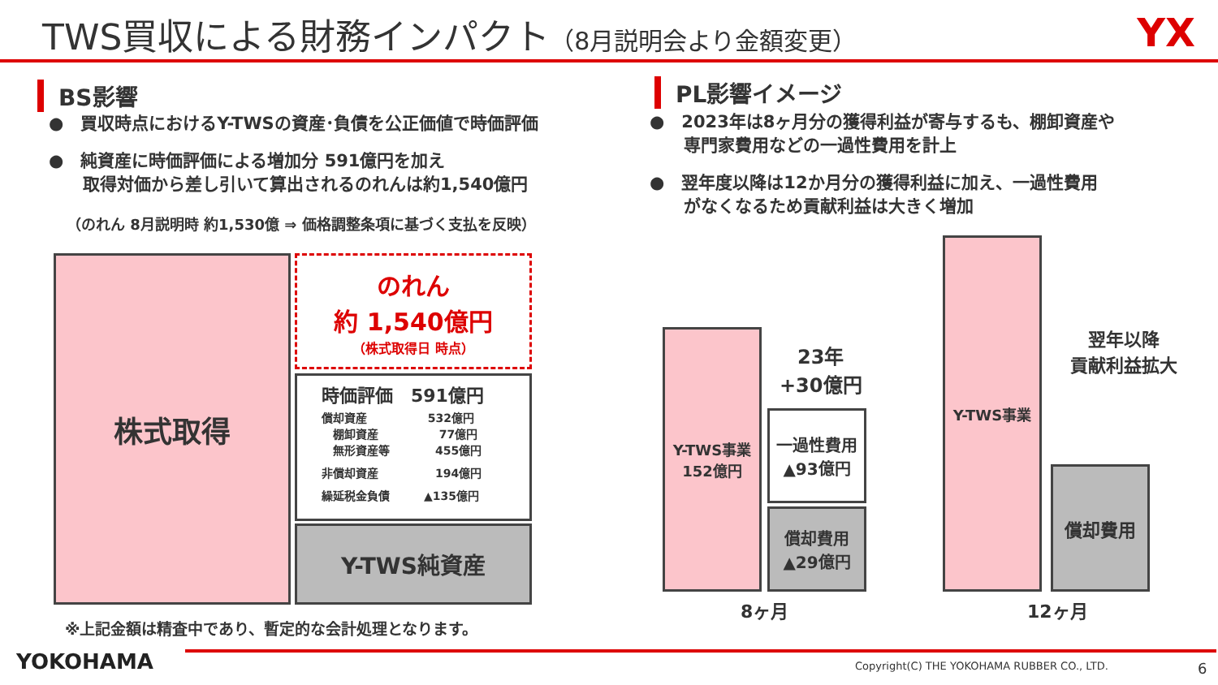TWS買収による財務インパクト（8月説明会より金額変更） YX
BS影響
●　買収時点におけるY-TWSの資産･負債を公正価値で時価評価
●　純資産に時価評価による増加分 591億円を加え
　　取得対価から差し引いて算出されるのれんは約1,540億円
（のれん 8月説明時 約1,530億 ⇒ 価格調整条項に基づく支払を反映）
株式取得
のれん
約 1,540億円
（株式取得日 時点）
時価評価　591億円
償却資産　　　　　 532億円
　棚卸資産　　　　　 77億円
　無形資産等　　　　455億円
非償却資産　　　　　194億円
繰延税金負債　　　▲135億円
Y-TWS純資産
※上記金額は精査中であり、暫定的な会計処理となります。
PL影響イメージ
●　2023年は8ヶ月分の獲得利益が寄与するも、棚卸資産や
　　専門家費用などの一過性費用を計上
●　翌年度以降は12か月分の獲得利益に加え、一過性費用
　　がなくなるため貢献利益は大きく増加
Y-TWS事業
152億円
一過性費用
▲93億円
償却費用
▲29億円
23年
+30億円
8ヶ月
Y-TWS事業
償却費用
翌年以降
貢献利益拡大
12ヶ月
YOKOHAMA
Copyright(C) THE YOKOHAMA RUBBER CO., LTD.
6